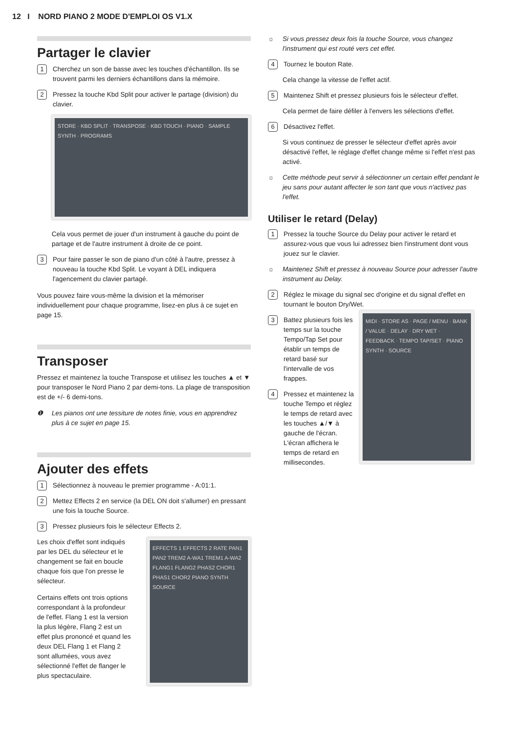12 I NORD PIANO 2 MODE D'EMPLOI OS V1.X
Partager le clavier
1
Cherchez un son de basse avec les touches d'échantillon. Ils se trouvent parmi les derniers échantillons dans la mémoire.
2
Pressez la touche Kbd Split pour activer le partage (division) du clavier.
STORE · KBD SPLIT · TRANSPOSE · KBD TOUCH · PIANO · SAMPLE SYNTH · PROGRAMS
Cela vous permet de jouer d'un instrument à gauche du point de partage et de l'autre instrument à droite de ce point.
3
Pour faire passer le son de piano d'un côté à l'autre, pressez à nouveau la touche Kbd Split. Le voyant à DEL indiquera l'agencement du clavier partagé.
Vous pouvez faire vous-même la division et la mémoriser individuellement pour chaque programme, lisez-en plus à ce sujet en page 15.
Transposer
Pressez et maintenez la touche Transpose et utilisez les touches ▲ et ▼ pour transposer le Nord Piano 2 par demi-tons. La plage de transposition est de +/- 6 demi-tons.
❶ Les pianos ont une tessiture de notes finie, vous en apprendrez plus à ce sujet en page 15.
Ajouter des effets
1
Sélectionnez à nouveau le premier programme - A:01:1.
2
Mettez Effects 2 en service (la DEL ON doit s'allumer) en pressant une fois la touche Source.
3
Pressez plusieurs fois le sélecteur Effects 2.
Les choix d'effet sont indiqués par les DEL du sélecteur et le changement se fait en boucle chaque fois que l'on presse le sélecteur.
Certains effets ont trois options correspondant à la profondeur de l'effet. Flang 1 est la version la plus légère, Flang 2 est un effet plus prononcé et quand les deux DEL Flang 1 et Flang 2 sont allumées, vous avez sélectionné l'effet de flanger le plus spectaculaire.
EFFECTS 1 EFFECTS 2 RATE PAN1 PAN2 TREM2 A-WA1 TREM1 A-WA2 FLANG1 FLANG2 PHAS2 CHOR1 PHAS1 CHOR2 PIANO SYNTH SOURCE
☼ Si vous pressez deux fois la touche Source, vous changez l'instrument qui est routé vers cet effet.
4
Tournez le bouton Rate.
Cela change la vitesse de l'effet actif.
5
Maintenez Shift et pressez plusieurs fois le sélecteur d'effet.
Cela permet de faire défiler à l'envers les sélections d'effet.
6
Désactivez l'effet.
Si vous continuez de presser le sélecteur d'effet après avoir désactivé l'effet, le réglage d'effet change même si l'effet n'est pas activé.
☼ Cette méthode peut servir à sélectionner un certain effet pendant le jeu sans pour autant affecter le son tant que vous n'activez pas l'effet.
Utiliser le retard (Delay)
1
Pressez la touche Source du Delay pour activer le retard et assurez-vous que vous lui adressez bien l'instrument dont vous jouez sur le clavier.
☼ Maintenez Shift et pressez à nouveau Source pour adresser l'autre instrument au Delay.
2
Réglez le mixage du signal sec d'origine et du signal d'effet en tournant le bouton Dry/Wet.
3
Battez plusieurs fois les temps sur la touche Tempo/Tap Set pour établir un temps de retard basé sur l'intervalle de vos frappes.
4
Pressez et maintenez la touche Tempo et réglez le temps de retard avec les touches ▲/▼ à gauche de l'écran. L'écran affichera le temps de retard en millisecondes.
MIDI · STORE AS · PAGE / MENU · BANK / VALUE · DELAY · DRY WET · FEEDBACK · TEMPO TAP/SET · PIANO SYNTH · SOURCE